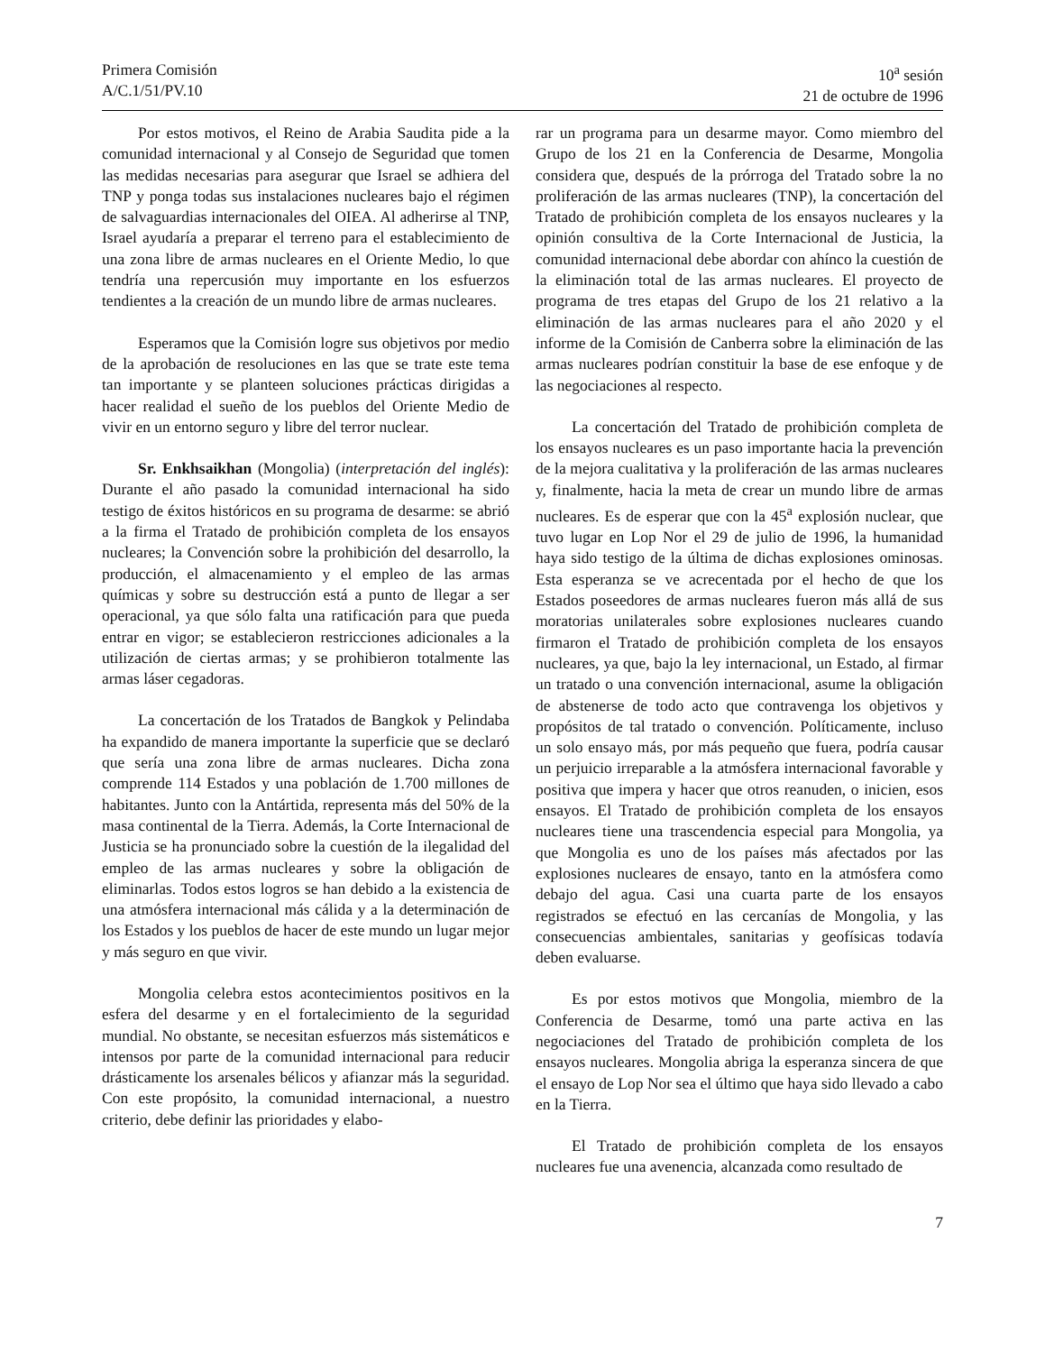Primera Comisión
A/C.1/51/PV.10
10<sup>a</sup> sesión
21 de octubre de 1996
Por estos motivos, el Reino de Arabia Saudita pide a la comunidad internacional y al Consejo de Seguridad que tomen las medidas necesarias para asegurar que Israel se adhiera del TNP y ponga todas sus instalaciones nucleares bajo el régimen de salvaguardias internacionales del OIEA. Al adherirse al TNP, Israel ayudaría a preparar el terreno para el establecimiento de una zona libre de armas nucleares en el Oriente Medio, lo que tendría una repercusión muy importante en los esfuerzos tendientes a la creación de un mundo libre de armas nucleares.
Esperamos que la Comisión logre sus objetivos por medio de la aprobación de resoluciones en las que se trate este tema tan importante y se planteen soluciones prácticas dirigidas a hacer realidad el sueño de los pueblos del Oriente Medio de vivir en un entorno seguro y libre del terror nuclear.
Sr. Enkhsaikhan (Mongolia) (interpretación del inglés): Durante el año pasado la comunidad internacional ha sido testigo de éxitos históricos en su programa de desarme: se abrió a la firma el Tratado de prohibición completa de los ensayos nucleares; la Convención sobre la prohibición del desarrollo, la producción, el almacenamiento y el empleo de las armas químicas y sobre su destrucción está a punto de llegar a ser operacional, ya que sólo falta una ratificación para que pueda entrar en vigor; se establecieron restricciones adicionales a la utilización de ciertas armas; y se prohibieron totalmente las armas láser cegadoras.
La concertación de los Tratados de Bangkok y Pelindaba ha expandido de manera importante la superficie que se declaró que sería una zona libre de armas nucleares. Dicha zona comprende 114 Estados y una población de 1.700 millones de habitantes. Junto con la Antártida, representa más del 50% de la masa continental de la Tierra. Además, la Corte Internacional de Justicia se ha pronunciado sobre la cuestión de la ilegalidad del empleo de las armas nucleares y sobre la obligación de eliminarlas. Todos estos logros se han debido a la existencia de una atmósfera internacional más cálida y a la determinación de los Estados y los pueblos de hacer de este mundo un lugar mejor y más seguro en que vivir.
Mongolia celebra estos acontecimientos positivos en la esfera del desarme y en el fortalecimiento de la seguridad mundial. No obstante, se necesitan esfuerzos más sistemáticos e intensos por parte de la comunidad internacional para reducir drásticamente los arsenales bélicos y afianzar más la seguridad. Con este propósito, la comunidad internacional, a nuestro criterio, debe definir las prioridades y elabo-
rar un programa para un desarme mayor. Como miembro del Grupo de los 21 en la Conferencia de Desarme, Mongolia considera que, después de la prórroga del Tratado sobre la no proliferación de las armas nucleares (TNP), la concertación del Tratado de prohibición completa de los ensayos nucleares y la opinión consultiva de la Corte Internacional de Justicia, la comunidad internacional debe abordar con ahínco la cuestión de la eliminación total de las armas nucleares. El proyecto de programa de tres etapas del Grupo de los 21 relativo a la eliminación de las armas nucleares para el año 2020 y el informe de la Comisión de Canberra sobre la eliminación de las armas nucleares podrían constituir la base de ese enfoque y de las negociaciones al respecto.
La concertación del Tratado de prohibición completa de los ensayos nucleares es un paso importante hacia la prevención de la mejora cualitativa y la proliferación de las armas nucleares y, finalmente, hacia la meta de crear un mundo libre de armas nucleares. Es de esperar que con la 45<sup>a</sup> explosión nuclear, que tuvo lugar en Lop Nor el 29 de julio de 1996, la humanidad haya sido testigo de la última de dichas explosiones ominosas. Esta esperanza se ve acrecentada por el hecho de que los Estados poseedores de armas nucleares fueron más allá de sus moratorias unilaterales sobre explosiones nucleares cuando firmaron el Tratado de prohibición completa de los ensayos nucleares, ya que, bajo la ley internacional, un Estado, al firmar un tratado o una convención internacional, asume la obligación de abstenerse de todo acto que contravenga los objetivos y propósitos de tal tratado o convención. Políticamente, incluso un solo ensayo más, por más pequeño que fuera, podría causar un perjuicio irreparable a la atmósfera internacional favorable y positiva que impera y hacer que otros reanuden, o inicien, esos ensayos. El Tratado de prohibición completa de los ensayos nucleares tiene una trascendencia especial para Mongolia, ya que Mongolia es uno de los países más afectados por las explosiones nucleares de ensayo, tanto en la atmósfera como debajo del agua. Casi una cuarta parte de los ensayos registrados se efectuó en las cercanías de Mongolia, y las consecuencias ambientales, sanitarias y geofísicas todavía deben evaluarse.
Es por estos motivos que Mongolia, miembro de la Conferencia de Desarme, tomó una parte activa en las negociaciones del Tratado de prohibición completa de los ensayos nucleares. Mongolia abriga la esperanza sincera de que el ensayo de Lop Nor sea el último que haya sido llevado a cabo en la Tierra.
El Tratado de prohibición completa de los ensayos nucleares fue una avenencia, alcanzada como resultado de
7